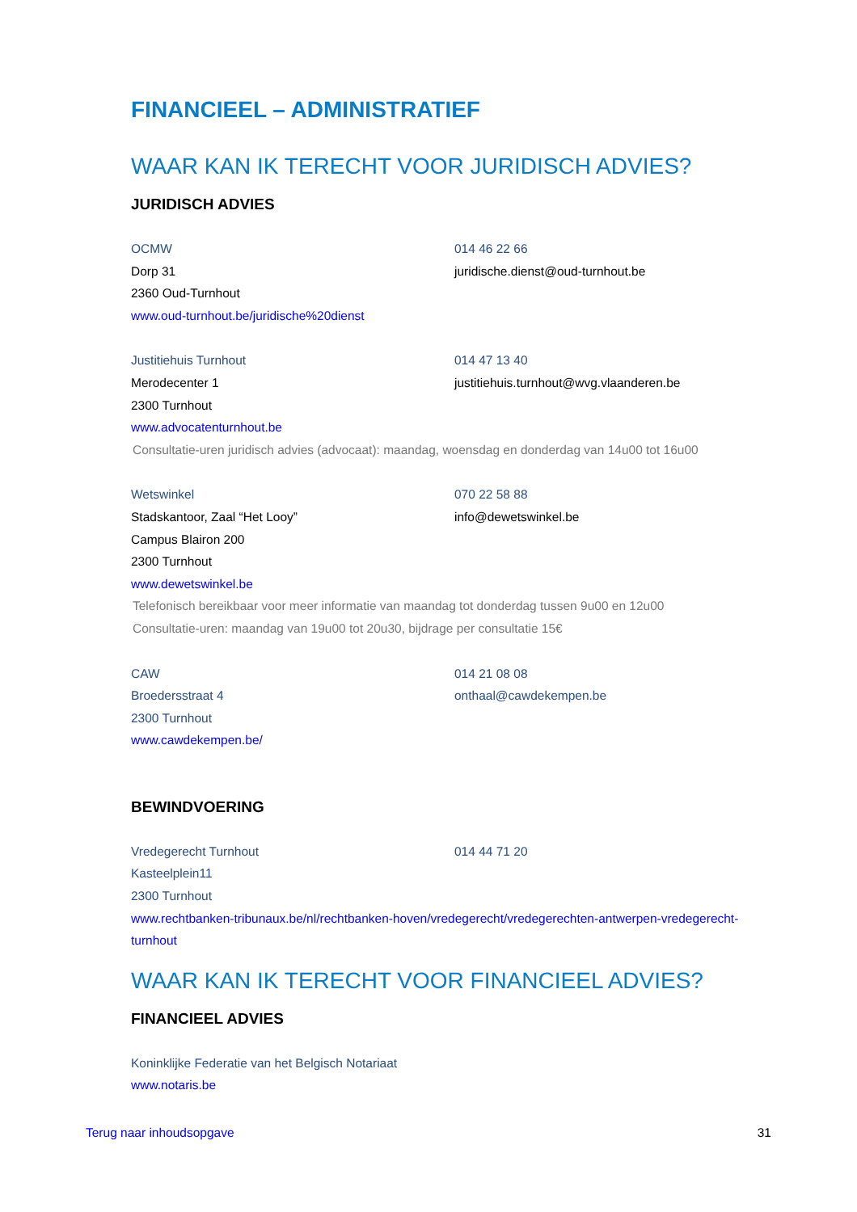FINANCIEEL – ADMINISTRATIEF
WAAR KAN IK TERECHT VOOR JURIDISCH ADVIES?
JURIDISCH ADVIES
OCMW 014 46 22 66
Dorp 31 juridische.dienst@oud-turnhout.be
2360 Oud-Turnhout
www.oud-turnhout.be/juridische%20dienst
Justitiehuis Turnhout 014 47 13 40
Merodecenter 1 justitiehuis.turnhout@wvg.vlaanderen.be
2300 Turnhout
www.advocatenturnhout.be
Consultatie-uren juridisch advies (advocaat): maandag, woensdag en donderdag van 14u00 tot 16u00
Wetswinkel 070 22 58 88
Stadskantoor, Zaal “Het Looy” info@dewetswinkel.be
Campus Blairon 200
2300 Turnhout
www.dewetswinkel.be
Telefonisch bereikbaar voor meer informatie van maandag tot donderdag tussen 9u00 en 12u00
Consultatie-uren: maandag van 19u00 tot 20u30, bijdrage per consultatie 15€
CAW 014 21 08 08
Broedersstraat 4 onthaal@cawdekempen.be
2300 Turnhout
www.cawdekempen.be/
BEWINDVOERING
Vredegerecht Turnhout 014 44 71 20
Kasteelplein11
2300 Turnhout
www.rechtbanken-tribunaux.be/nl/rechtbanken-hoven/vredegerecht/vredegerechten-antwerpen-vredegerecht-turnhout
WAAR KAN IK TERECHT VOOR FINANCIEEL ADVIES?
FINANCIEEL ADVIES
Koninklijke Federatie van het Belgisch Notariaat
www.notaris.be
Terug naar inhoudsopgave 31